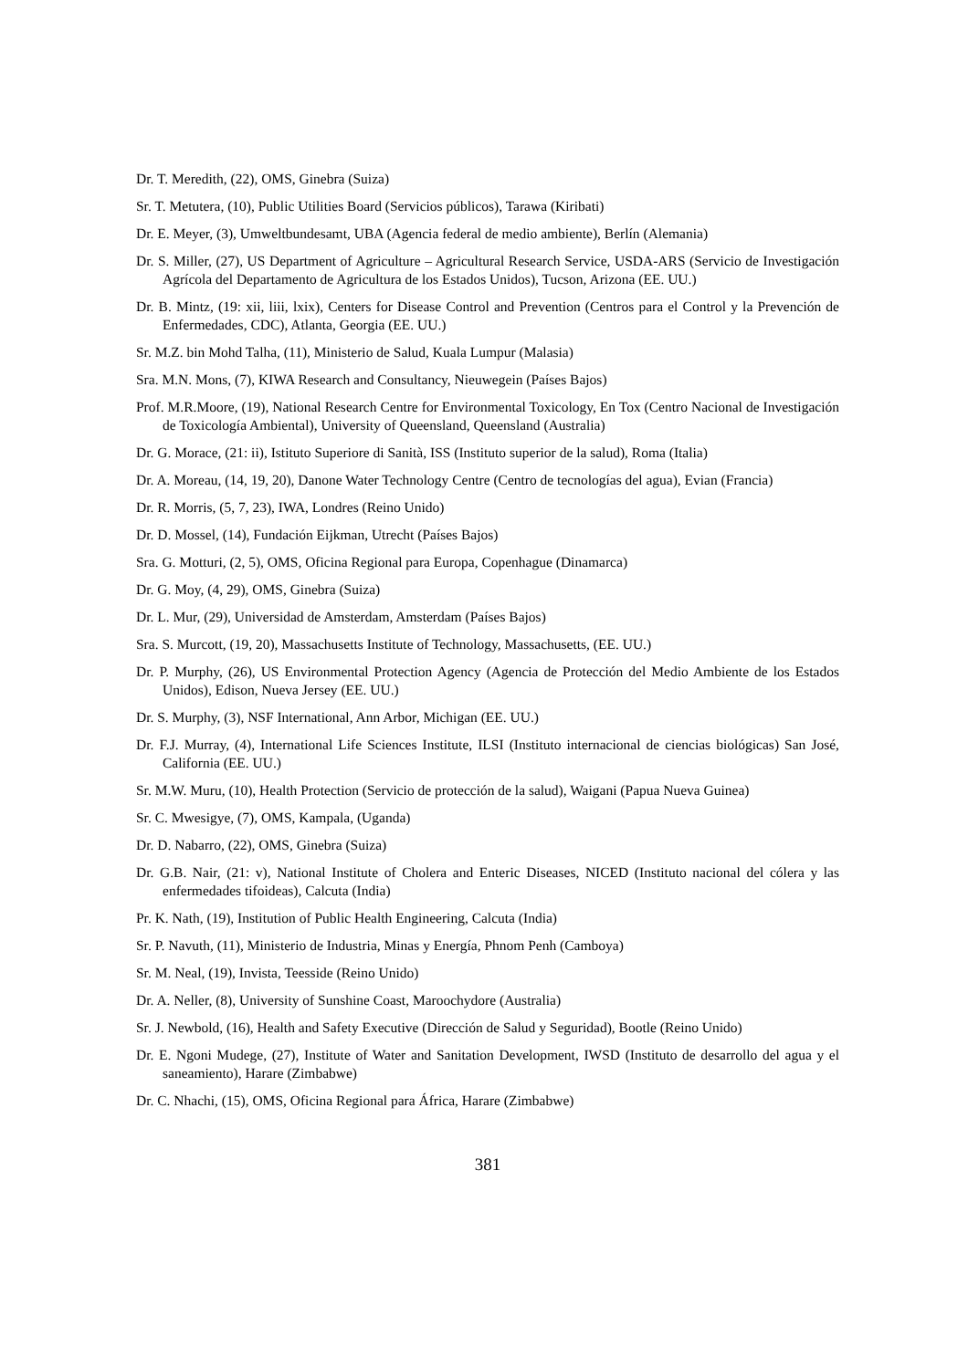Dr. T. Meredith, (22), OMS, Ginebra (Suiza)
Sr. T. Metutera, (10), Public Utilities Board (Servicios públicos), Tarawa (Kiribati)
Dr. E. Meyer, (3), Umweltbundesamt, UBA (Agencia federal de medio ambiente), Berlín (Alemania)
Dr. S. Miller, (27), US Department of Agriculture – Agricultural Research Service, USDA-ARS (Servicio de Investigación Agrícola del Departamento de Agricultura de los Estados Unidos), Tucson, Arizona (EE. UU.)
Dr. B. Mintz, (19: xii, liii, lxix), Centers for Disease Control and Prevention (Centros para el Control y la Prevención de Enfermedades, CDC), Atlanta, Georgia (EE. UU.)
Sr. M.Z. bin Mohd Talha, (11), Ministerio de Salud, Kuala Lumpur (Malasia)
Sra. M.N. Mons, (7), KIWA Research and Consultancy, Nieuwegein (Países Bajos)
Prof. M.R.Moore, (19), National Research Centre for Environmental Toxicology, En Tox (Centro Nacional de Investigación de Toxicología Ambiental), University of Queensland, Queensland (Australia)
Dr. G. Morace, (21: ii), Istituto Superiore di Sanità, ISS (Instituto superior de la salud), Roma (Italia)
Dr. A. Moreau, (14, 19, 20), Danone Water Technology Centre (Centro de tecnologías del agua), Evian (Francia)
Dr. R. Morris, (5, 7, 23), IWA, Londres (Reino Unido)
Dr. D. Mossel, (14), Fundación Eijkman, Utrecht (Países Bajos)
Sra. G. Motturi, (2, 5), OMS, Oficina Regional para Europa, Copenhague (Dinamarca)
Dr. G. Moy, (4, 29), OMS, Ginebra (Suiza)
Dr. L. Mur, (29), Universidad de Amsterdam, Amsterdam (Países Bajos)
Sra. S. Murcott, (19, 20), Massachusetts Institute of Technology, Massachusetts, (EE. UU.)
Dr. P. Murphy, (26), US Environmental Protection Agency (Agencia de Protección del Medio Ambiente de los Estados Unidos), Edison, Nueva Jersey (EE. UU.)
Dr. S. Murphy, (3), NSF International, Ann Arbor, Michigan (EE. UU.)
Dr. F.J. Murray, (4), International Life Sciences Institute, ILSI (Instituto internacional de ciencias biológicas) San José, California (EE. UU.)
Sr. M.W. Muru, (10), Health Protection (Servicio de protección de la salud), Waigani (Papua Nueva Guinea)
Sr. C. Mwesigye, (7), OMS, Kampala, (Uganda)
Dr. D. Nabarro, (22), OMS, Ginebra (Suiza)
Dr. G.B. Nair, (21: v), National Institute of Cholera and Enteric Diseases, NICED (Instituto nacional del cólera y las enfermedades tifoideas), Calcuta (India)
Pr. K. Nath, (19), Institution of Public Health Engineering, Calcuta (India)
Sr. P. Navuth, (11), Ministerio de Industria, Minas y Energía, Phnom Penh (Camboya)
Sr. M. Neal, (19), Invista, Teesside (Reino Unido)
Dr. A. Neller, (8), University of Sunshine Coast, Maroochydore (Australia)
Sr. J. Newbold, (16), Health and Safety Executive (Dirección de Salud y Seguridad), Bootle (Reino Unido)
Dr. E. Ngoni Mudege, (27), Institute of Water and Sanitation Development, IWSD (Instituto de desarrollo del agua y el saneamiento), Harare (Zimbabwe)
Dr. C. Nhachi, (15), OMS, Oficina Regional para África, Harare (Zimbabwe)
381